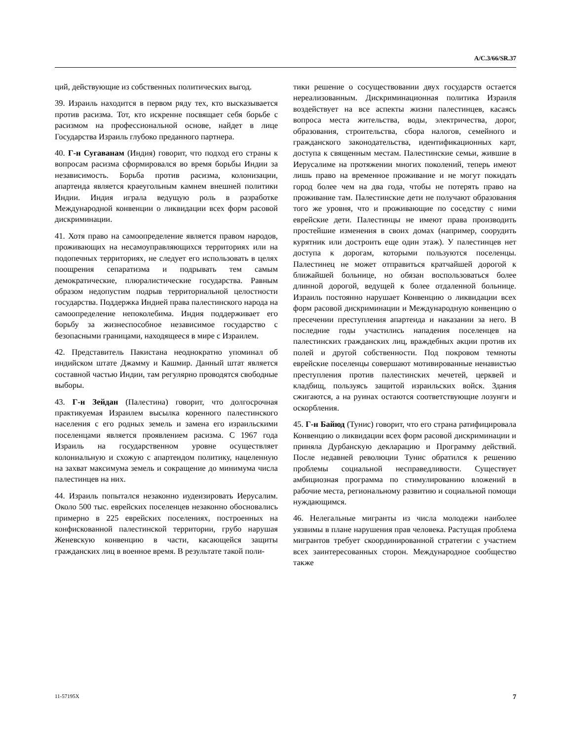A/C.3/66/SR.37
ций, действующие из собственных политических выгод.
39. Израиль находится в первом ряду тех, кто высказывается против расизма. Тот, кто искренне посвящает себя борьбе с расизмом на профессиональной основе, найдет в лице Государства Израиль глубоко преданного партнера.
40. Г-н Сугаванам (Индия) говорит, что подход его страны к вопросам расизма сформировался во время борьбы Индии за независимость. Борьба против расизма, колонизации, апартеида является краеугольным камнем внешней политики Индии. Индия играла ведущую роль в разработке Международной конвенции о ликвидации всех форм расовой дискриминации.
41. Хотя право на самоопределение является правом народов, проживающих на несамоуправляющихся территориях или на подопечных территориях, не следует его использовать в целях поощрения сепаратизма и подрывать тем самым демократические, плюралистические государства. Равным образом недопустим подрыв территориальной целостности государства. Поддержка Индией права палестинского народа на самоопределение непоколебима. Индия поддерживает его борьбу за жизнеспособное независимое государство с безопасными границами, находящееся в мире с Израилем.
42. Представитель Пакистана неоднократно упоминал об индийском штате Джамму и Кашмир. Данный штат является составной частью Индии, там регулярно проводятся свободные выборы.
43. Г-н Зейдан (Палестина) говорит, что долгосрочная практикуемая Израилем высылка коренного палестинского населения с его родных земель и замена его израильскими поселенцами является проявлением расизма. С 1967 года Израиль на государственном уровне осуществляет колониальную и схожую с апартеидом политику, нацеленную на захват максимума земель и сокращение до минимума числа палестинцев на них.
44. Израиль попытался незаконно иудеизировать Иерусалим. Около 500 тыс. еврейских поселенцев незаконно обосновались примерно в 225 еврейских поселениях, построенных на конфискованной палестинской территории, грубо нарушая Женевскую конвенцию в части, касающейся защиты гражданских лиц в военное время. В результате такой поли-
тики решение о сосуществовании двух государств остается нереализованным. Дискриминационная политика Израиля воздействует на все аспекты жизни палестинцев, касаясь вопроса места жительства, воды, электричества, дорог, образования, строительства, сбора налогов, семейного и гражданского законодательства, идентификационных карт, доступа к священным местам. Палестинские семьи, жившие в Иерусалиме на протяжении многих поколений, теперь имеют лишь право на временное проживание и не могут покидать город более чем на два года, чтобы не потерять право на проживание там. Палестинские дети не получают образования того же уровня, что и проживающие по соседству с ними еврейские дети. Палестинцы не имеют права производить простейшие изменения в своих домах (например, соорудить курятник или достроить еще один этаж). У палестинцев нет доступа к дорогам, которыми пользуются поселенцы. Палестинец не может отправиться кратчайшей дорогой к ближайшей больнице, но обязан воспользоваться более длинной дорогой, ведущей к более отдаленной больнице. Израиль постоянно нарушает Конвенцию о ликвидации всех форм расовой дискриминации и Международную конвенцию о пресечении преступления апартеида и наказании за него. В последние годы участились нападения поселенцев на палестинских гражданских лиц, враждебных акции против их полей и другой собственности. Под покровом темноты еврейские поселенцы совершают мотивированные ненавистью преступления против палестинских мечетей, церквей и кладбищ, пользуясь защитой израильских войск. Здания сжигаются, а на руинах остаются соответствующие лозунги и оскорбления.
45. Г-н Байюд (Тунис) говорит, что его страна ратифицировала Конвенцию о ликвидации всех форм расовой дискриминации и приняла Дурбанскую декларацию и Программу действий. После недавней революции Тунис обратился к решению проблемы социальной несправедливости. Существует амбициозная программа по стимулированию вложений в рабочие места, региональному развитию и социальной помощи нуждающимся.
46. Нелегальные мигранты из числа молодежи наиболее уязвимы в плане нарушения прав человека. Растущая проблема мигрантов требует скоординированной стратегии с участием всех заинтересованных сторон. Международное сообщество также
11-57195X 7